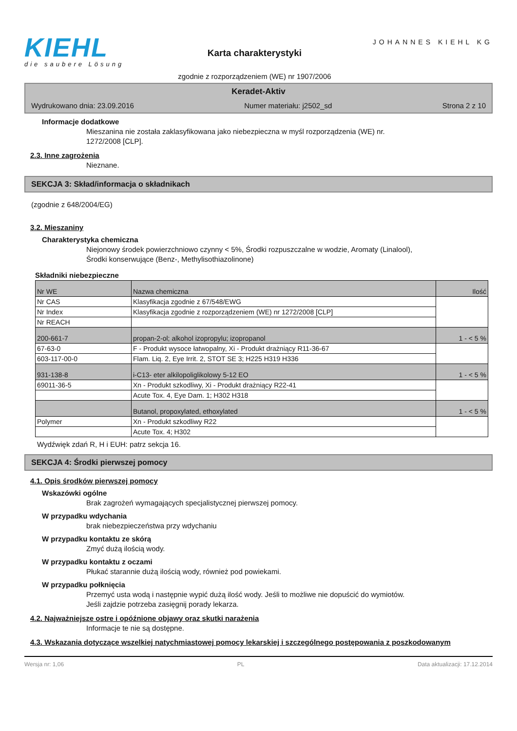KIEHL
die saubere Lösung
Karta charakterystyki
zgodnie z rozporządzeniem (WE) nr 1907/2006
JOHANNES KIEHL KG
Keradet-Aktiv
Wydrukowano dnia: 23.09.2016 Numer materiału: j2502_sd Strona 2 z 10
Informacje dodatkowe
Mieszanina nie została zaklasyfikowana jako niebezpieczna w myśl rozporządzenia (WE) nr.
1272/2008 [CLP].
2.3. Inne zagrożenia
Nieznane.
SEKCJA 3: Skład/informacja o składnikach
(zgodnie z 648/2004/EG)
3.2. Mieszaniny
Charakterystyka chemiczna
Niejonowy środek powierzchniowo czynny < 5%, Środki rozpuszczalne w wodzie, Aromaty (Linalool),
Środki konserwujące (Benz-, Methylisothiazolinone)
Składniki niebezpieczne
| Nr WE | Nazwa chemiczna | Ilość |
| Nr CAS | Klasyfikacja zgodnie z 67/548/EWG | |
| Nr Index | Klasyfikacja zgodnie z rozporządzeniem (WE) nr 1272/2008 [CLP] | |
| Nr REACH | | |
| 200-661-7 | propan-2-ol; alkohol izopropylu; izopropanol | 1 - < 5 % |
| 67-63-0 | F - Produkt wysoce łatwopalny, Xi - Produkt drażniący R11-36-67 | |
| 603-117-00-0 | Flam. Liq. 2, Eye Irrit. 2, STOT SE 3; H225 H319 H336 | |
| 931-138-8 | i-C13- eter alkilopoliglikolowy 5-12 EO | 1 - < 5 % |
| 69011-36-5 | Xn - Produkt szkodliwy, Xi - Produkt drażniący R22-41 | |
| | Acute Tox. 4, Eye Dam. 1; H302 H318 | |
| | Butanol, propoxylated, ethoxylated | 1 - < 5 % |
| Polymer | Xn - Produkt szkodliwy R22 | |
| | Acute Tox. 4; H302 | |
Wydźwięk zdań R, H i EUH: patrz sekcja 16.
SEKCJA 4: Środki pierwszej pomocy
4.1. Opis środków pierwszej pomocy
Wskazówki ogólne
Brak zagrożeń wymagających specjalistycznej pierwszej pomocy.
W przypadku wdychania
brak niebezpieczeństwa przy wdychaniu
W przypadku kontaktu ze skórą
Zmyć dużą ilością wody.
W przypadku kontaktu z oczami
Płukać starannie dużą ilością wody, również pod powiekami.
W przypadku połknięcia
Przemyć usta wodą i następnie wypić dużą ilość wody. Jeśli to możliwe nie dopuścić do wymiotów.
Jeśli zajdzie potrzeba zasięgnij porady lekarza.
4.2. Najważniejsze ostre i opóźnione objawy oraz skutki narażenia
Informacje te nie są dostępne.
4.3. Wskazania dotyczące wszelkiej natychmiastowej pomocy lekarskiej i szczególnego postępowania z poszkodowanym
Wersja nr: 1,06 PL Data aktualizacji: 17.12.2014